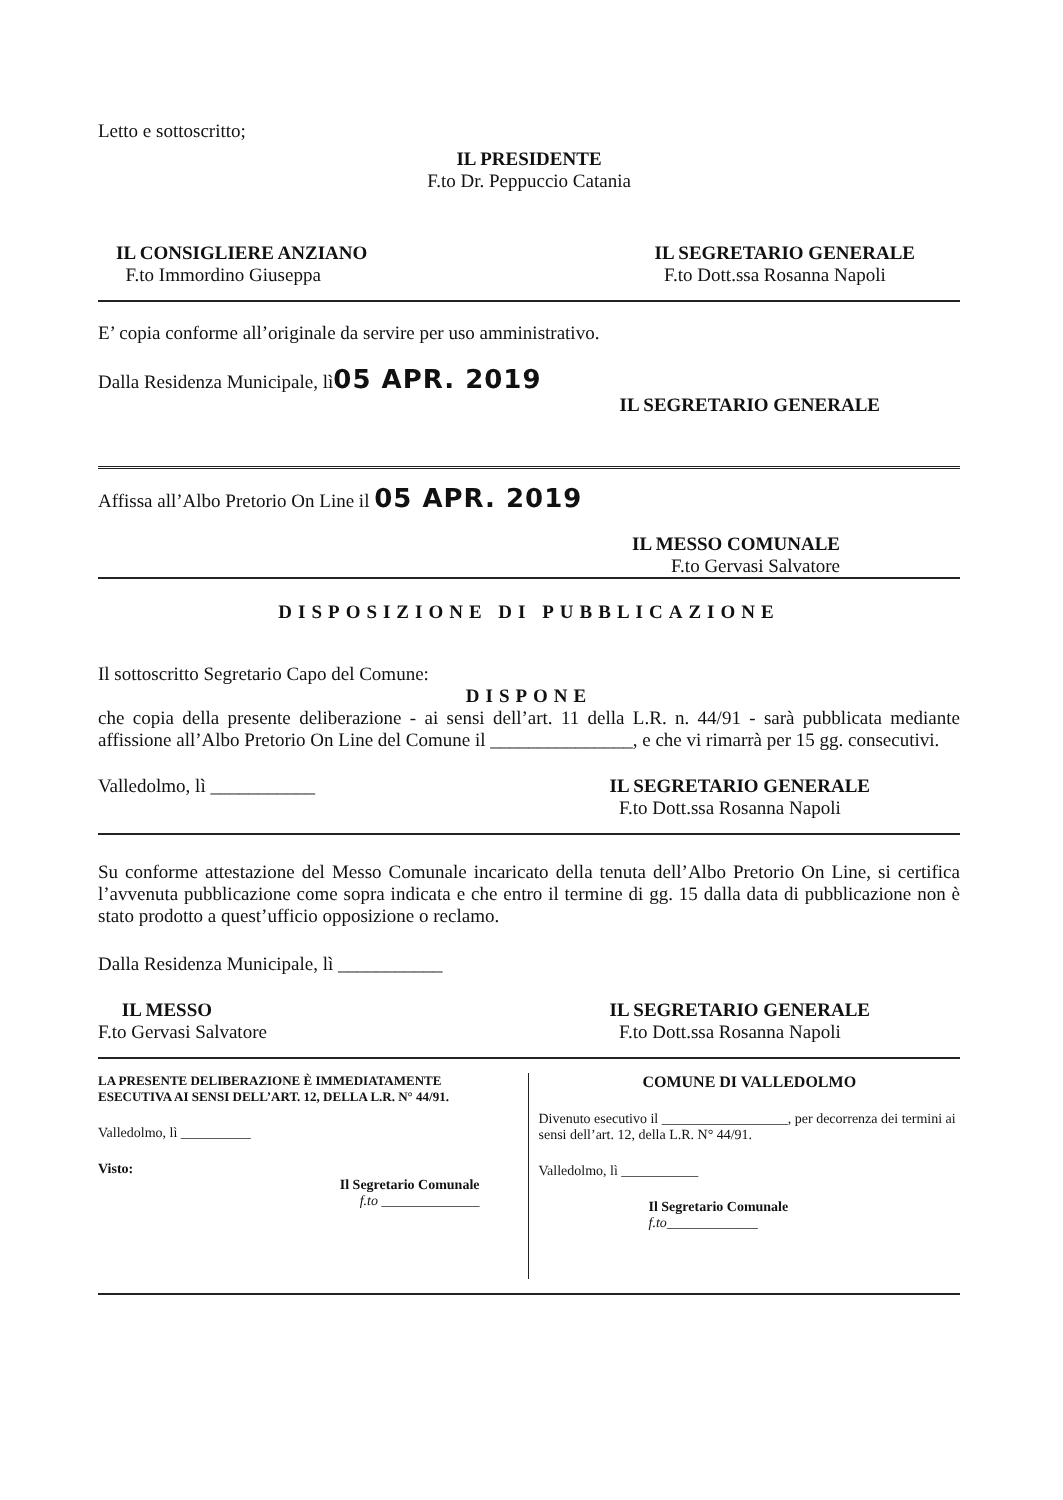Letto e sottoscritto;
IL PRESIDENTE
F.to Dr. Peppuccio Catania
IL CONSIGLIERE ANZIANO
F.to Immordino Giuseppa
IL SEGRETARIO GENERALE
F.to Dott.ssa Rosanna Napoli
E’ copia conforme all’originale da servire per uso amministrativo.
Dalla Residenza Municipale, lì05 APR. 2019
IL SEGRETARIO GENERALE
Affissa all’Albo Pretorio On Line il 05 APR. 2019
IL MESSO COMUNALE
F.to Gervasi Salvatore
DISPOSIZIONE DI PUBBLICAZIONE
Il sottoscritto Segretario Capo del Comune:
DISPONE
che copia della presente deliberazione - ai sensi dell’art. 11 della L.R. n. 44/91 - sarà pubblicata mediante affissione all’Albo Pretorio On Line del Comune il _______________, e che vi rimarrà per 15 gg. consecutivi.
Valledolmo, lì ___________ IL SEGRETARIO GENERALE
F.to Dott.ssa Rosanna Napoli
Su conforme attestazione del Messo Comunale incaricato della tenuta dell’Albo Pretorio On Line, si certifica l’avvenuta pubblicazione come sopra indicata e che entro il termine di gg. 15 dalla data di pubblicazione non è stato prodotto a quest’ufficio opposizione o reclamo.
Dalla Residenza Municipale, lì ___________
IL MESSO
F.to Gervasi Salvatore
IL SEGRETARIO GENERALE
F.to Dott.ssa Rosanna Napoli
LA PRESENTE DELIBERAZIONE È IMMEDIATAMENTE
ESECUTIVA AI SENSI DELL’ART. 12, DELLA L.R. N° 44/91.
Valledolmo, lì __________
Visto:
Il Segretario Comunale
f.to ______________
COMUNE DI VALLEDOLMO
Divenuto esecutivo il __________________, per decorrenza dei termini ai sensi dell’art. 12, della L.R. N° 44/91.
Valledolmo, lì ___________
Il Segretario Comunale
f.to_____________